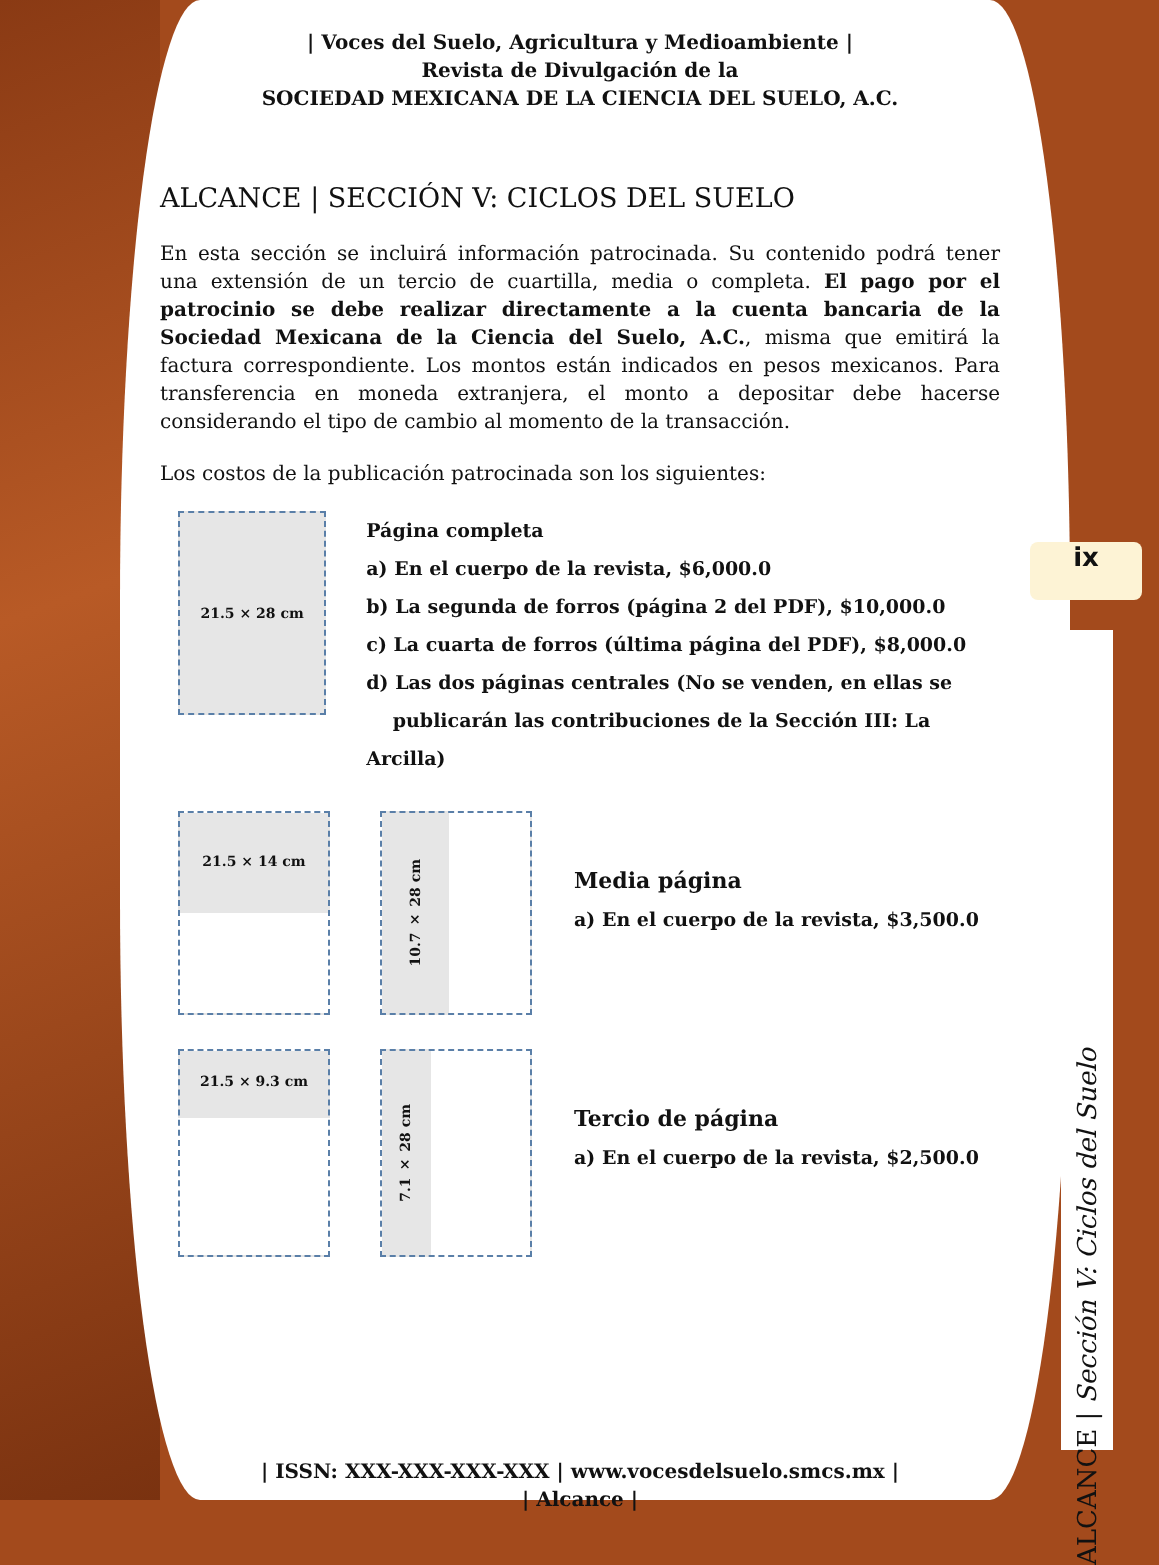| Voces del Suelo, Agricultura y Medioambiente |
Revista de Divulgación de la
SOCIEDAD MEXICANA DE LA CIENCIA DEL SUELO, A.C.
ALCANCE | SECCIÓN V: CICLOS DEL SUELO
En esta sección se incluirá información patrocinada. Su contenido podrá tener una extensión de un tercio de cuartilla, media o completa. El pago por el patrocinio se debe realizar directamente a la cuenta bancaria de la Sociedad Mexicana de la Ciencia del Suelo, A.C., misma que emitirá la factura correspondiente. Los montos están indicados en pesos mexicanos. Para transferencia en moneda extranjera, el monto a depositar debe hacerse considerando el tipo de cambio al momento de la transacción.
Los costos de la publicación patrocinada son los siguientes:
21.5 × 28 cm
Página completa
a) En el cuerpo de la revista, $6,000.0
b) La segunda de forros (página 2 del PDF), $10,000.0
c) La cuarta de forros (última página del PDF), $8,000.0
d) Las dos páginas centrales (No se venden, en ellas se
publicarán las contribuciones de la Sección III: La Arcilla)
21.5 × 14 cm
10.7 × 28 cm
Media página
a) En el cuerpo de la revista, $3,500.0
21.5 × 9.3 cm
7.1 × 28 cm
Tercio de página
a) En el cuerpo de la revista, $2,500.0
| ISSN: XXX-XXX-XXX-XXX | www.vocesdelsuelo.smcs.mx |
| Alcance |
ix
ALCANCE | Sección V: Ciclos del Suelo